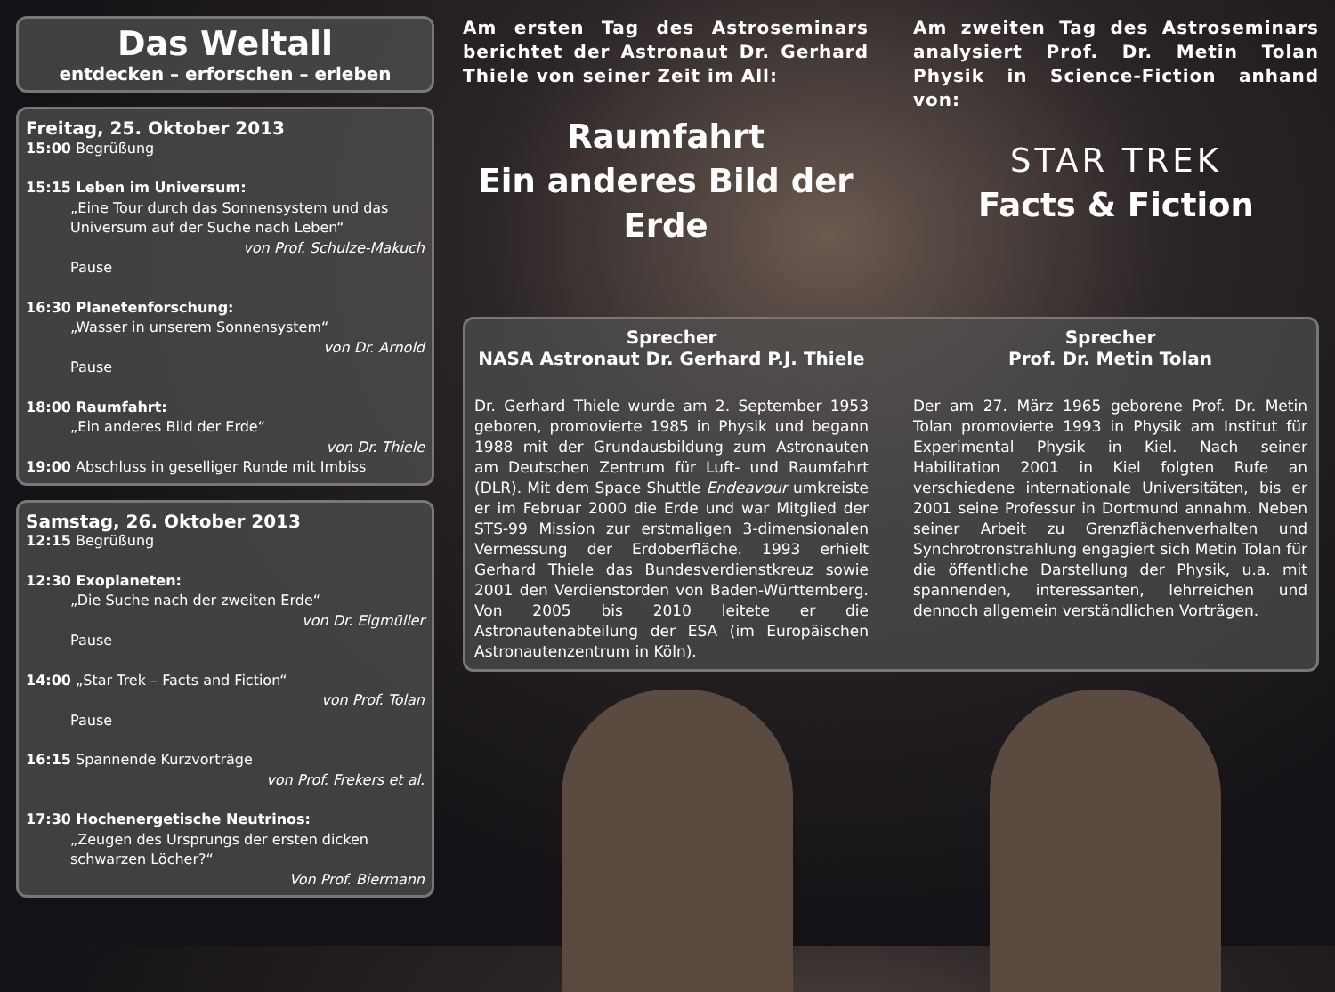Das Weltall
entdecken – erforschen – erleben
Freitag, 25. Oktober 2013
15:00 Begrüßung
15:15 Leben im Universum:
„Eine Tour durch das Sonnensystem und das Universum auf der Suche nach Leben“
von Prof. Schulze-Makuch
Pause
16:30 Planetenforschung:
„Wasser in unserem Sonnensystem“
von Dr. Arnold
Pause
18:00 Raumfahrt:
„Ein anderes Bild der Erde“
von Dr. Thiele
19:00 Abschluss in geselliger Runde mit Imbiss
Samstag, 26. Oktober 2013
12:15 Begrüßung
12:30 Exoplaneten:
„Die Suche nach der zweiten Erde“
von Dr. Eigmüller
Pause
14:00 „Star Trek – Facts and Fiction“
von Prof. Tolan
Pause
16:15 Spannende Kurzvorträge
von Prof. Frekers et al.
17:30 Hochenergetische Neutrinos:
„Zeugen des Ursprungs der ersten dicken schwarzen Löcher?“
Von Prof. Biermann
Am ersten Tag des Astroseminars berichtet der Astronaut Dr. Gerhard Thiele von seiner Zeit im All:
Raumfahrt
Ein anderes Bild der Erde
Am zweiten Tag des Astroseminars analysiert Prof. Dr. Metin Tolan Physik in Science-Fiction anhand von:
STAR TREK
Facts & Fiction
Sprecher
NASA Astronaut Dr. Gerhard P.J. Thiele
Dr. Gerhard Thiele wurde am 2. September 1953 geboren, promovierte 1985 in Physik und begann 1988 mit der Grundausbildung zum Astronauten am Deutschen Zentrum für Luft- und Raumfahrt (DLR). Mit dem Space Shuttle Endeavour umkreiste er im Februar 2000 die Erde und war Mitglied der STS-99 Mission zur erstmaligen 3-dimensionalen Vermessung der Erdoberfläche. 1993 erhielt Gerhard Thiele das Bundesverdienstkreuz sowie 2001 den Verdienstorden von Baden-Württemberg. Von 2005 bis 2010 leitete er die Astronautenabteilung der ESA (im Europäischen Astronautenzentrum in Köln).
Sprecher
Prof. Dr. Metin Tolan
Der am 27. März 1965 geborene Prof. Dr. Metin Tolan promovierte 1993 in Physik am Institut für Experimental Physik in Kiel. Nach seiner Habilitation 2001 in Kiel folgten Rufe an verschiedene internationale Universitäten, bis er 2001 seine Professur in Dortmund annahm. Neben seiner Arbeit zu Grenzflächenverhalten und Synchrotronstrahlung engagiert sich Metin Tolan für die öffentliche Darstellung der Physik, u.a. mit spannenden, interessanten, lehrreichen und dennoch allgemein verständlichen Vorträgen.